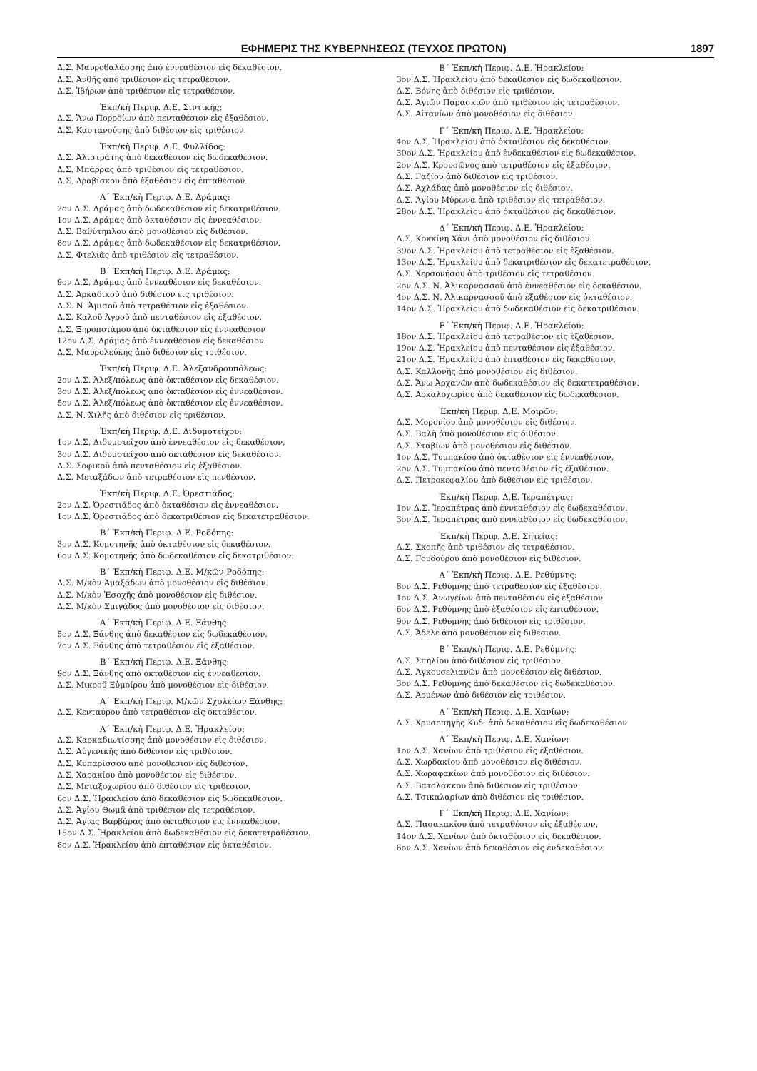ΕΦΗΜΕΡΙΣ ΤΗΣ ΚΥΒΕΡΝΗΣΕΩΣ (ΤΕΥΧΟΣ ΠΡΩΤΟΝ) 1897
Δ.Σ. Μαυροθαλάσσης ἀπὸ ἐννεαθέσιον εἰς δεκαθέσιον.
Δ.Σ. Ἀνθῆς ἀπὸ τριθέσιον εἰς τετραθέσιον.
Δ.Σ. Ἰβήρων ἀπὸ τριθέσιον εἰς τετραθέσιον.
Ἐκπ/κὴ Περιφ. Δ.Ε. Σιντικῆς:
Δ.Σ. Ἄνω Πορρο̈ίων ἀπὸ πενταθέσιον εἰς ἑξαθέσιον.
Δ.Σ. Καστανούσης ἀπὸ διθέσιον εἰς τριθέσιον.
Ἐκπ/κὴ Περιφ. Δ.Ε. Φυλλίδος:
Δ.Σ. Ἀλιστράτης ἀπὸ δεκαθέσιον εἰς δωδεκαθέσιον.
Δ.Σ. Μπάρρας ἀπὸ τριθέσιον εἰς τετραθέσιον.
Δ.Σ. Δραβίσκου ἀπὸ ἑξαθέσιον εἰς ἑπταθέσιον.
Α΄ Ἐκπ/κὴ Περιφ. Δ.Ε. Δράμας:
2ον Δ.Σ. Δράμας ἀπὸ δωδεκαθέσιον εἰς δεκατριθέσιον.
1ον Δ.Σ. Δράμας ἀπὸ ὀκταθέσιον εἰς ἐννεαθέσιον.
Δ.Σ. Βαθύτηπλου ἀπὸ μονοθέσιον εἰς διθέσιον.
8ον Δ.Σ. Δράμας ἀπὸ δωδεκαθέσιον εἰς δεκατριθέσιον.
Δ.Σ. Φτελιᾶς ἀπὸ τριθέσιον εἰς τετραθέσιον.
Β΄ Ἐκπ/κὴ Περιφ. Δ.Ε. Δράμας:
9ον Δ.Σ. Δράμας ἀπὸ ἐννεαθέσιον εἰς δεκαθέσιον.
Δ.Σ. Ἀρκαδικοῦ ἀπὸ διθέσιον εἰς τριθέσιον.
Δ.Σ. Ν. Ἀμισοῦ ἀπὸ τετραθέσιον εἰς ἑξαθέσιον.
Δ.Σ. Καλοῦ Ἀγροῦ ἀπὸ πενταθέσιον εἰς ἑξαθέσιον.
Δ.Σ. Ξηροποτάμου ἀπὸ ὀκταθέσιον εἰς ἐννεαθέσιον
12ον Δ.Σ. Δράμας ἀπὸ ἐννεαθέσιον εἰς δεκαθέσιον.
Δ.Σ. Μαυρολεύκης ἀπὸ διθέσιον εἰς τριθέσιον.
Ἐκπ/κὴ Περιφ. Δ.Ε. Ἀλεξανδρουπόλεως:
2ον Δ.Σ. Ἀλεξ/πόλεως ἀπὸ ὀκταθέσιον εἰς δεκαθέσιον.
3ον Δ.Σ. Ἀλεξ/πόλεως ἀπὸ ὀκταθέσιον εἰς ἐννεαθέσιον.
5ον Δ.Σ. Ἀλεξ/πόλεως ἀπὸ ὀκταθέσιον εἰς ἐννεαθέσιον.
Δ.Σ. Ν. Χιλῆς ἀπὸ διθέσιον εἰς τριθέσιον.
Ἐκπ/κὴ Περιφ. Δ.Ε. Διδυμοτείχου:
1ον Δ.Σ. Διδυμοτείχου ἀπὸ ἐννεαθέσιον εἰς δεκαθέσιον.
3ον Δ.Σ. Διδυμοτείχου ἀπὸ ὀκταθέσιον εἰς δεκαθέσιον.
Δ.Σ. Σοφικοῦ ἀπὸ πενταθέσιον εἰς ἑξαθέσιον.
Δ.Σ. Μεταξάδων ἀπὸ τετραθέσιον εἰς πενθέσιον.
Ἐκπ/κὴ Περιφ. Δ.Ε. Ὀρεστιάδος:
2ον Δ.Σ. Ὀρεστιάδος ἀπὸ ὀκταθέσιον εἰς ἐννεαθέσιον.
1ον Δ.Σ. Ὀρεστιάδος ἀπὸ δεκατριθέσιον εἰς δεκατετραθέσιον.
Β΄ Ἐκπ/κὴ Περιφ. Δ.Ε. Ροδόπης:
3ον Δ.Σ. Κομοτηνῆς ἀπὸ ὀκταθέσιον εἰς δεκαθέσιον.
6ον Δ.Σ. Κομοτηνῆς ἀπὸ δωδεκαθέσιον εἰς δεκατριθέσιον.
Β΄ Ἐκπ/κὴ Περιφ. Δ.Ε. Μ/κῶν Ροδόπης:
Δ.Σ. Μ/κὸν Ἀμαξάδων ἀπὸ μονοθέσιον εἰς διθέσιον.
Δ.Σ. Μ/κὸν Ἐσοχῆς ἀπὸ μονοθέσιον εἰς διθέσιον.
Δ.Σ. Μ/κὸν Σμιγάδος ἀπὸ μονοθέσιον εἰς διθέσιον.
Α΄ Ἐκπ/κὴ Περιφ. Δ.Ε. Ξάνθης:
5ον Δ.Σ. Ξάνθης ἀπὸ δεκαθέσιον εἰς δωδεκαθέσιον.
7ον Δ.Σ. Ξάνθης ἀπὸ τετραθέσιον εἰς ἑξαθέσιον.
Β΄ Ἐκπ/κὴ Περιφ. Δ.Ε. Ξάνθης:
9ον Δ.Σ. Ξάνθης ἀπὸ ὀκταθέσιον εἰς ἐννεαθέσιον.
Δ.Σ. Μικροῦ Εὐμοίρου ἀπὸ μονοθέσιον εἰς διθέσιον.
Α΄ Ἐκπ/κὴ Περιφ. Μ/κῶν Σχολείων Ξάνθης:
Δ.Σ. Κενταύρου ἀπὸ τετραθέσιον εἰς ὀκταθέσιον.
Α΄ Ἐκπ/κὴ Περιφ. Δ.Ε. Ἡρακλείου:
Δ.Σ. Καρκαδιωτίσσης ἀπὸ μονοθέσιον εἰς διθέσιον.
Δ.Σ. Αὐγενικῆς ἀπὸ διθέσιον εἰς τριθέσιον.
Δ.Σ. Κυπαρίσσου ἀπὸ μονοθέσιον εἰς διθέσιον.
Δ.Σ. Χαρακίου ἀπὸ μονοθέσιον εἰς διθέσιον.
Δ.Σ. Μεταξοχωρίου ἀπὸ διθέσιον εἰς τριθέσιον.
6ον Δ.Σ. Ἡρακλείου ἀπὸ δεκαθέσιον εἰς δωδεκαθέσιον.
Δ.Σ. Ἁγίου Θωμᾶ ἀπὸ τριθέσιον εἰς τετραθέσιον.
Δ.Σ. Ἁγίας Βαρβάρας ἀπὸ ὀκταθέσιον εἰς ἐννεαθέσιον.
15ον Δ.Σ. Ἡρακλείου ἀπὸ δωδεκαθέσιον εἰς δεκατετραθέσιον.
8ον Δ.Σ. Ἡρακλείου ἀπὸ ἑπταθέσιον εἰς ὀκταθέσιον.
Β΄ Ἐκπ/κὴ Περιφ. Δ.Ε. Ἡρακλείου:
3ον Δ.Σ. Ἡρακλείου ἀπὸ δεκαθέσιον εἰς δωδεκαθέσιον.
Δ.Σ. Βόνης ἀπὸ διθέσιον εἰς τριθέσιον.
Δ.Σ. Ἁγιῶν Παρασκιῶν ἀπὸ τριθέσιον εἰς τετραθέσιον.
Δ.Σ. Αἰτανίων ἀπὸ μονοθέσιον εἰς διθέσιον.
Γ΄ Ἐκπ/κὴ Περιφ. Δ.Ε. Ἡρακλείου:
4ον Δ.Σ. Ἡρακλείου ἀπὸ ὀκταθέσιον εἰς δεκαθέσιον.
30ον Δ.Σ. Ἡρακλείου ἀπὸ ἑνδεκαθέσιον εἰς δωδεκαθέσιον.
2ον Δ.Σ. Κρουσῶνος ἀπὸ τετραθέσιον εἰς ἑξαθέσιον.
Δ.Σ. Γαζίου ἀπὸ διθέσιον εἰς τριθέσιον.
Δ.Σ. Ἀχλάδας ἀπὸ μονοθέσιον εἰς διθέσιον.
Δ.Σ. Ἁγίου Μύρωνα ἀπὸ τριθέσιον εἰς τετραθέσιον.
28ον Δ.Σ. Ἡρακλείου ἀπὸ ὀκταθέσιον εἰς δεκαθέσιον.
Δ΄ Ἐκπ/κὴ Περιφ. Δ.Ε. Ἡρακλείου:
Δ.Σ. Κοκκίνη Χάνι ἀπὸ μονοθέσιον εἰς διθέσιον.
39ον Δ.Σ. Ἡρακλείου ἀπὸ τετραθέσιον εἰς ἑξαθέσιον.
13ον Δ.Σ. Ἡρακλείου ἀπὸ δεκατριθέσιον εἰς δεκατετραθέσιον.
Δ.Σ. Χερσονήσου ἀπὸ τριθέσιον εἰς τετραθέσιον.
2ον Δ.Σ. Ν. Ἁλικαρνασσοῦ ἀπὸ ἐννεαθέσιον εἰς δεκαθέσιον.
4ον Δ.Σ. Ν. Ἁλικαρνασσοῦ ἀπὸ ἑξαθέσιον εἰς ὀκταθέσιον.
14ον Δ.Σ. Ἡρακλείου ἀπὸ δωδεκαθέσιον εἰς δεκατριθέσιον.
Ε΄ Ἐκπ/κὴ Περιφ. Δ.Ε. Ἡρακλείου:
18ον Δ.Σ. Ἡρακλείου ἀπὸ τετραθέσιον εἰς ἑξαθέσιον.
19ον Δ.Σ. Ἡρακλείου ἀπὸ πενταθέσιον εἰς ἑξαθέσιον.
21ον Δ.Σ. Ἡρακλείου ἀπὸ ἑπταθέσιον εἰς δεκαθέσιον.
Δ.Σ. Καλλονῆς ἀπὸ μονοθέσιον εἰς διθέσιον.
Δ.Σ. Ἄνω Ἀρχανῶν ἀπὸ δωδεκαθέσιον εἰς δεκατετραθέσιον.
Δ.Σ. Ἀρκαλοχωρίου ἀπὸ δεκαθέσιον εἰς δωδεκαθέσιον.
Ἐκπ/κὴ Περιφ. Δ.Ε. Μοιρῶν:
Δ.Σ. Μορονίου ἀπὸ μονοθέσιον εἰς διθέσιον.
Δ.Σ. Βαλῆ ἀπὸ μονοθέσιον εἰς διθέσιον.
Δ.Σ. Σταβίων ἀπὸ μονοθέσιον εἰς διθέσιον.
1ον Δ.Σ. Τυμπακίου ἀπὸ ὀκταθέσιον εἰς ἐννεαθέσιον.
2ον Δ.Σ. Τυμπακίου ἀπὸ πενταθέσιον εἰς ἑξαθέσιον.
Δ.Σ. Πετροκεφαλίου ἀπὸ διθέσιον εἰς τριθέσιον.
Ἐκπ/κὴ Περιφ. Δ.Ε. Ἱεραπέτρας:
1ον Δ.Σ. Ἱεραπέτρας ἀπὸ ἐννεαθέσιον εἰς δωδεκαθέσιον.
3ον Δ.Σ. Ἱεραπέτρας ἀπὸ ἐννεαθέσιον εἰς δωδεκαθέσιον.
Ἐκπ/κὴ Περιφ. Δ.Ε. Σητείας:
Δ.Σ. Σκοπῆς ἀπὸ τριθέσιον εἰς τετραθέσιον.
Δ.Σ. Γουδούρου ἀπὸ μονοθέσιον εἰς διθέσιον.
Α΄ Ἐκπ/κὴ Περιφ. Δ.Ε. Ρεθύμνης:
8ον Δ.Σ. Ρεθύμνης ἀπὸ τετραθέσιον εἰς ἑξαθέσιον.
1ον Δ.Σ. Ἀνωγείων ἀπὸ πενταθέσιον εἰς ἑξαθέσιον.
6ον Δ.Σ. Ρεθύμνης ἀπὸ ἑξαθέσιον εἰς ἑπταθέσιον.
9ον Δ.Σ. Ρεθύμνης ἀπὸ διθέσιον εἰς τριθέσιον.
Δ.Σ. Ἄδελε ἀπὸ μονοθέσιον εἰς διθέσιον.
Β΄ Ἐκπ/κὴ Περιφ. Δ.Ε. Ρεθύμνης:
Δ.Σ. Σπηλίου ἀπὸ διθέσιον εἰς τριθέσιον.
Δ.Σ. Ἀγκουσελιανῶν ἀπὸ μονοθέσιον εἰς διθέσιον.
3ον Δ.Σ. Ρεθύμνης ἀπὸ δεκαθέσιον εἰς δωδεκαθέσιον.
Δ.Σ. Ἀρμένων ἀπὸ διθέσιον εἰς τριθέσιον.
Α΄ Ἐκπ/κὴ Περιφ. Δ.Ε. Χανίων:
Δ.Σ. Χρυσοπηγῆς Κυδ. ἀπὸ δεκαθέσιον εἰς δωδεκαθέσιον
Α΄ Ἐκπ/κὴ Περιφ. Δ.Ε. Χανίων:
1ον Δ.Σ. Χανίων ἀπὸ τριθέσιον εἰς ἑξαθέσιον.
Δ.Σ. Χωρδακίου ἀπὸ μονοθέσιον εἰς διθέσιον.
Δ.Σ. Χωραφακίων ἀπὸ μονοθέσιον εἰς διθέσιον.
Δ.Σ. Βατολάκκου ἀπὸ διθέσιον εἰς τριθέσιον.
Δ.Σ. Τσικαλαρίων ἀπὸ διθέσιον εἰς τριθέσιον.
Γ΄ Ἐκπ/κὴ Περιφ. Δ.Ε. Χανίων:
Δ.Σ. Πασακακίου ἀπὸ τετραθέσιον εἰς ἑξαθέσιον.
14ον Δ.Σ. Χανίων ἀπὸ ὀκταθέσιον εἰς δεκαθέσιον.
6ον Δ.Σ. Χανίων ἀπὸ δεκαθέσιον εἰς ἑνδεκαθέσιον.